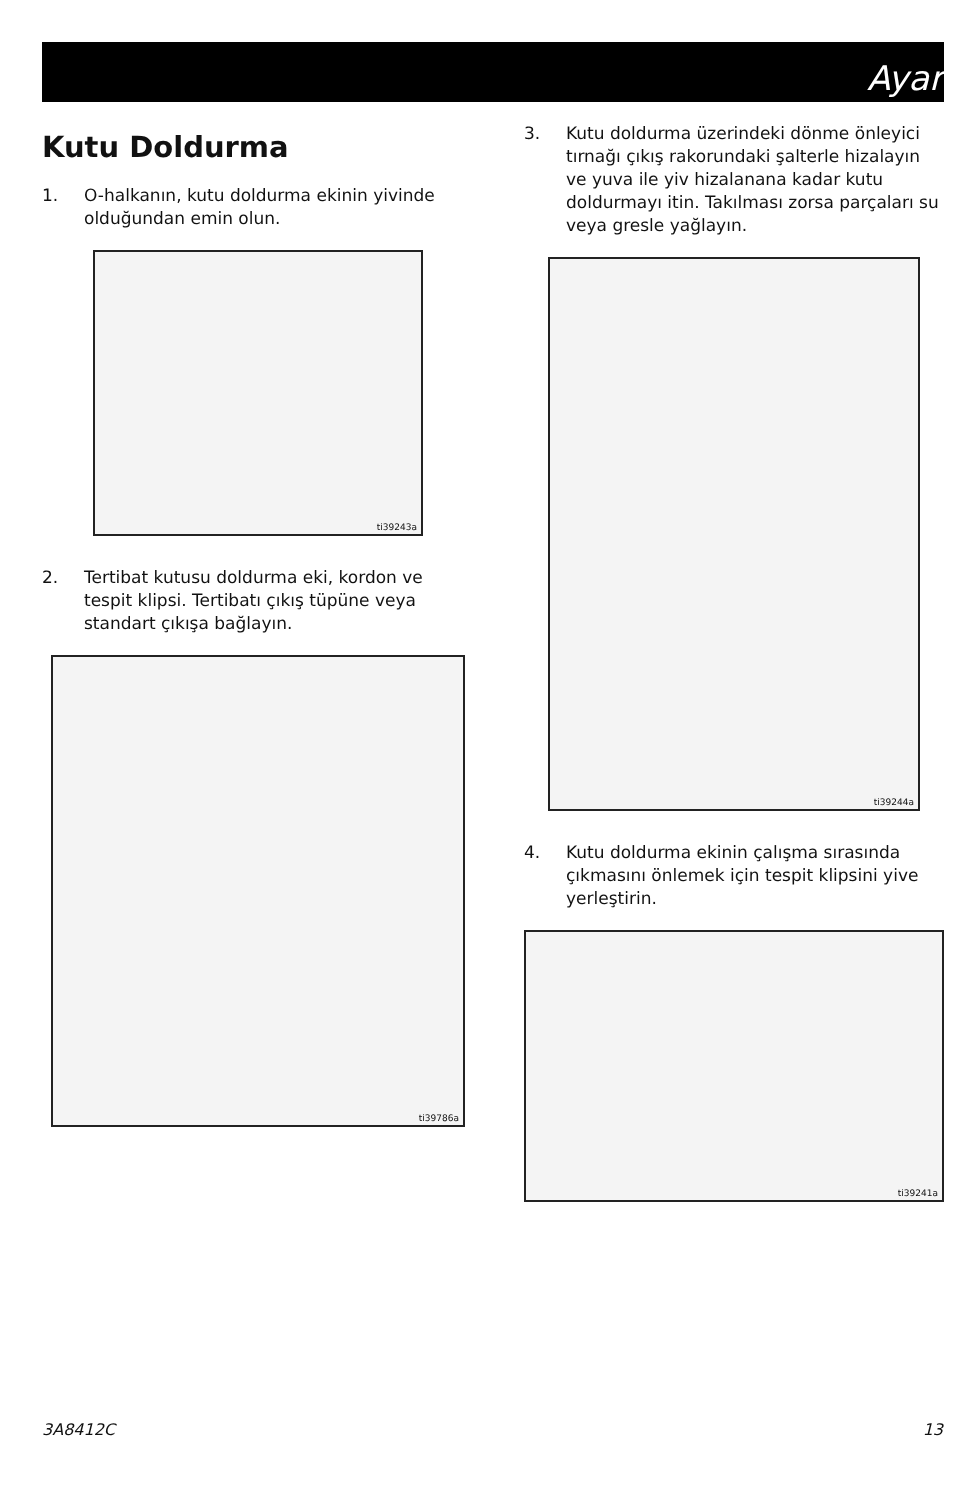Ayar
Kutu Doldurma
1. O-halkanın, kutu doldurma ekinin yivinde olduğundan emin olun.
ti39243a
2. Tertibat kutusu doldurma eki, kordon ve tespit klipsi. Tertibatı çıkış tüpüne veya standart çıkışa bağlayın.
ti39786a
3. Kutu doldurma üzerindeki dönme önleyici tırnağı çıkış rakorundaki şalterle hizalayın ve yuva ile yiv hizalanana kadar kutu doldurmayı itin. Takılması zorsa parçaları su veya gresle yağlayın.
ti39244a
4. Kutu doldurma ekinin çalışma sırasında çıkmasını önlemek için tespit klipsini yive yerleştirin.
ti39241a
3A8412C 13